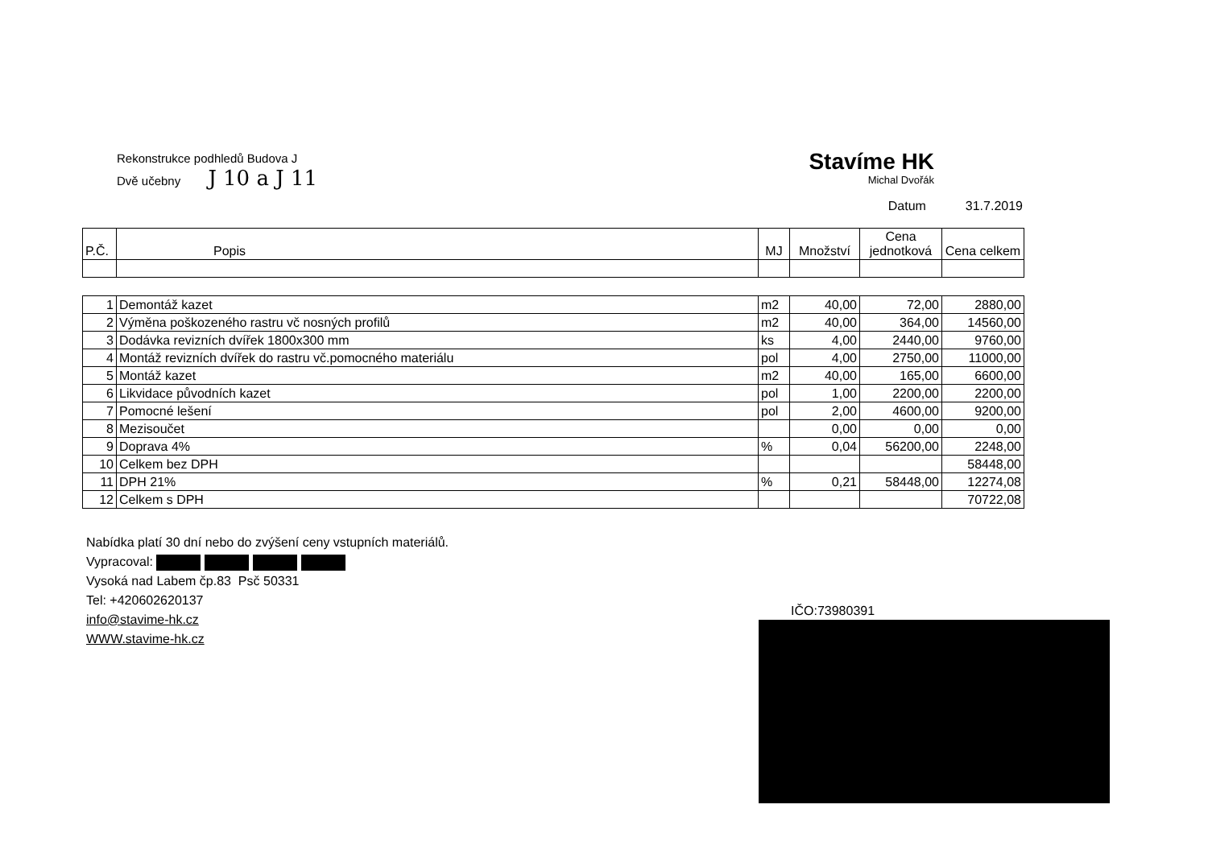Rekonstrukce podhledů Budova J
Dvě učebny J 10 a J 11
Stavíme HK
Michal Dvořák
Datum 31.7.2019
| P.Č. | Popis | MJ | Množství | Cena jednotková | Cena celkem |
| --- | --- | --- | --- | --- | --- |
| 1 | Demontáž kazet | m2 | 40,00 | 72,00 | 2880,00 |
| 2 | Výměna poškozeného rastru vč nosných profilů | m2 | 40,00 | 364,00 | 14560,00 |
| 3 | Dodávka revizních dvířek 1800x300 mm | ks | 4,00 | 2440,00 | 9760,00 |
| 4 | Montáž revizních dvířek do rastru vč.pomocného materiálu | pol | 4,00 | 2750,00 | 11000,00 |
| 5 | Montáž kazet | m2 | 40,00 | 165,00 | 6600,00 |
| 6 | Likvidace původních kazet | pol | 1,00 | 2200,00 | 2200,00 |
| 7 | Pomocné lešení | pol | 2,00 | 4600,00 | 9200,00 |
| 8 | Mezisoučet | | 0,00 | 0,00 | 0,00 |
| 9 | Doprava 4% | % | 0,04 | 56200,00 | 2248,00 |
| 10 | Celkem bez DPH | | | | 58448,00 |
| 11 | DPH 21% | % | 0,21 | 58448,00 | 12274,08 |
| 12 | Celkem s DPH | | | | 70722,08 |
Nabídka platí 30 dní nebo do zvýšení ceny vstupních materiálů.
Vypracoval:
Vysoká nad Labem čp.83 Psč 50331
Tel: +420602620137
info@stavime-hk.cz
WWW.stavime-hk.cz
IČO:73980391